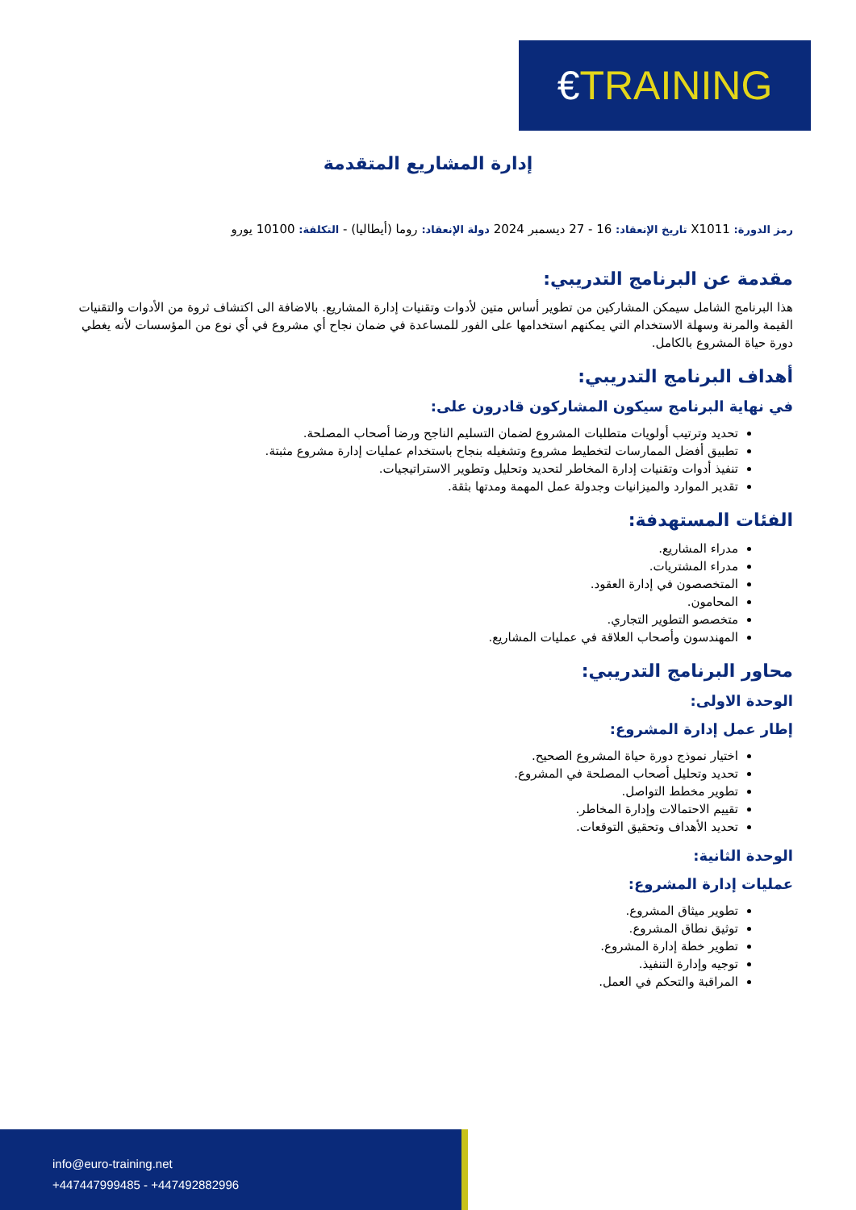€TRAINING
إدارة المشاريع المتقدمة
رمز الدورة: X1011 تاريخ الإنعقاد: 16 - 27 ديسمبر 2024 دولة الإنعقاد: روما (أيطاليا) - التكلفة: 10100 يورو
مقدمة عن البرنامج التدريبي:
هذا البرنامج الشامل سيمكن المشاركين من تطوير أساس متين لأدوات وتقنيات إدارة المشاريع. بالاضافة الى اكتشاف ثروة من الأدوات والتقنيات القيمة والمرنة وسهلة الاستخدام التي يمكنهم استخدامها على الفور للمساعدة في ضمان نجاح أي مشروع في أي نوع من المؤسسات لأنه يغطي دورة حياة المشروع بالكامل.
أهداف البرنامج التدريبي:
في نهاية البرنامج سيكون المشاركون قادرون على:
تحديد وترتيب أولويات متطلبات المشروع لضمان التسليم الناجح ورضا أصحاب المصلحة.
تطبيق أفضل الممارسات لتخطيط مشروع وتشغيله بنجاح باستخدام عمليات إدارة مشروع مثبتة.
تنفيذ أدوات وتقنيات إدارة المخاطر لتحديد وتحليل وتطوير الاستراتيجيات.
تقدير الموارد والميزانيات وجدولة عمل المهمة ومدتها بثقة.
الفئات المستهدفة:
مدراء المشاريع.
مدراء المشتريات.
المتخصصون في إدارة العقود.
المحامون.
متخصصو التطوير التجاري.
المهندسون وأصحاب العلاقة في عمليات المشاريع.
محاور البرنامج التدريبي:
الوحدة الاولى:
إطار عمل إدارة المشروع:
اختيار نموذج دورة حياة المشروع الصحيح.
تحديد وتحليل أصحاب المصلحة في المشروع.
تطوير مخطط التواصل.
تقييم الاحتمالات وإدارة المخاطر.
تحديد الأهداف وتحقيق التوقعات.
الوحدة الثانية:
عمليات إدارة المشروع:
تطوير ميثاق المشروع.
توثيق نطاق المشروع.
تطوير خطة إدارة المشروع.
توجيه وإدارة التنفيذ.
المراقبة والتحكم في العمل.
info@euro-training.net
+447447999485 - +447492882996